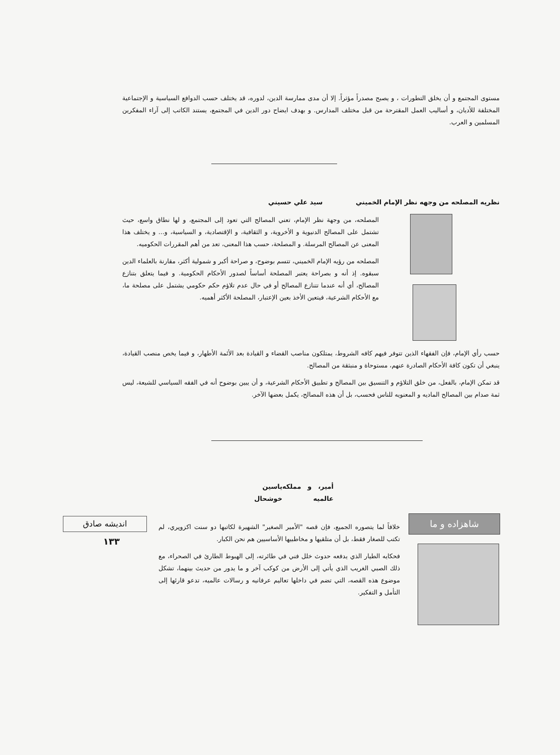مستوى المجتمع و أن يخلق التطورات ، و يصبح مصدراً مؤثراً. إلا أن مدى ممارسة الدين، لدوره، قد يختلف حسب الدوافع السياسية و الإجتماعية المختلفة للأديان، و أساليب العمل المقترحة من قبل مختلف المدارس. و بهدف ايضاح دور الدين في المجتمع، يستند الكاتب إلى آراء المفكرين المسلمين و العرب.
نظريه المصلحه من وجهه نظر الإمام الخميني سيد علي حسيني
المصلحه، من وجهة نظر الإمام، تعني المصالح التي تعود إلى المجتمع، و لها نطاق واسع، حيث تشتمل على المصالح الدنيوية و الأخروية، و الثقافية، و الإقتصادية، و السياسية، و... و يختلف هذا المعنى عن المصالح المرسلة. و المصلحة، حسب هذا المعنى، تعد من أهم المقررات الحكوميه.
المصلحه من رؤيه الإمام الخميني، تتسم بوضوح، و صراحة أكبر و شمولية أكثر، مقارنة بالعلماء الدين سبقوه. إذ أنه و بصراحة يعتبر المصلحة أساساً لصدور الأحكام الحكومية. و فيما يتعلق بتنازع المصالح، أي أنه عندما تتنازع المصالح أو في حال عدم تلاؤم حكم حكومي يشتمل على مصلحة ما، مع الأحكام الشرعية، فيتعين الأخذ بعين الإعتبار، المصلحة الأكثر أهميه.
حسب رأي الإمام، فإن الفقهاء الذين تتوفر فيهم كافه الشروط، يمتلكون مناصب القضاء و القيادة بعد الأئمة الأطهار، و فيما يخص منصب القيادة، ينبغي أن تكون كافة الأحكام الصادرة عنهم، مستوحاة و منبثقة من المصالح.
قد تمكن الإمام، بالفعل، من خلق التلاؤم و التنسيق بين المصالح و تطبيق الأحكام الشرعية، و أن يبين بوضوح أنه في الفقه السياسي للشيعة، ليس ثمة صدام بين المصالح الماديه و المعنويه للناس فحسب، بل أن هذه المصالح، يكمل بعضها الآخر.
أمير، و مملكه عالميه ياسين خوشحال
انديشه صادق
١٣٣
شاهزاده و ما
خلافاً لما يتصوره الجميع، فإن قصه "الأمير الصغير" الشهيرة لكاتبها دو سنت اكزوپري، لم تكتب للصغار فقط، بل أن متلقيها و مخاطبيها الأساسيين هم نحن الكبار.
فحكايه الطيار الذي يدفعه حدوث خلل فني في طائرته، إلى الهبوط الطارئ في الصحراء، مع ذلك الصبي الغريب الذي يأتي إلى الأرض من كوكب آخر و ما يدور من حديث بينهما، تشكل موضوع هذه القصه، التي تضم في داخلها تعاليم عرفانيه و رسالات عالميه، تدعو قارئها إلى التأمل و التفكير.